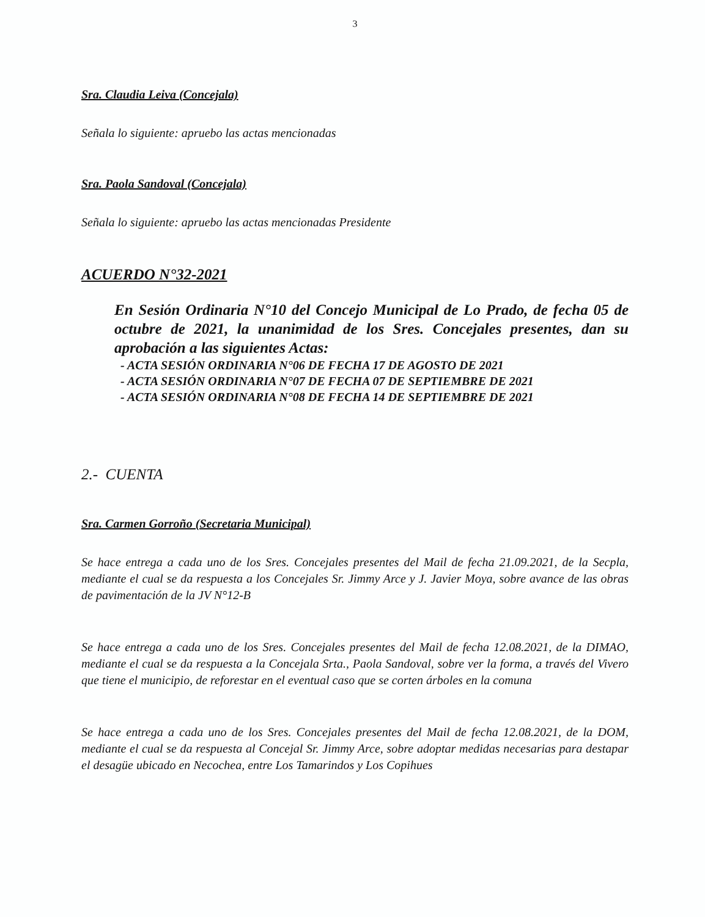3
Sra. Claudia Leiva (Concejala)
Señala lo siguiente: apruebo las actas mencionadas
Sra. Paola Sandoval (Concejala)
Señala lo siguiente: apruebo las actas mencionadas Presidente
ACUERDO N°32-2021
En Sesión Ordinaria N°10 del Concejo Municipal de Lo Prado, de fecha 05 de octubre de 2021, la unanimidad de los Sres. Concejales presentes, dan su aprobación a las siguientes Actas:
- ACTA SESIÓN ORDINARIA N°06 DE FECHA 17 DE AGOSTO DE 2021
- ACTA SESIÓN ORDINARIA N°07 DE FECHA 07 DE SEPTIEMBRE DE 2021
- ACTA SESIÓN ORDINARIA N°08 DE FECHA 14 DE SEPTIEMBRE DE 2021
2.- CUENTA
Sra. Carmen Gorroño (Secretaria Municipal)
Se hace entrega a cada uno de los Sres. Concejales presentes del Mail de fecha 21.09.2021, de la Secpla, mediante el cual se da respuesta a los Concejales Sr. Jimmy Arce y J. Javier Moya, sobre avance de las obras de pavimentación de la JV N°12-B
Se hace entrega a cada uno de los Sres. Concejales presentes del Mail de fecha 12.08.2021, de la DIMAO, mediante el cual se da respuesta a la Concejala Srta., Paola Sandoval, sobre ver la forma, a través del Vivero que tiene el municipio, de reforestar en el eventual caso que se corten árboles en la comuna
Se hace entrega a cada uno de los Sres. Concejales presentes del Mail de fecha 12.08.2021, de la DOM, mediante el cual se da respuesta al Concejal Sr. Jimmy Arce, sobre adoptar medidas necesarias para destapar el desagüe ubicado en Necochea, entre Los Tamarindos y Los Copihues